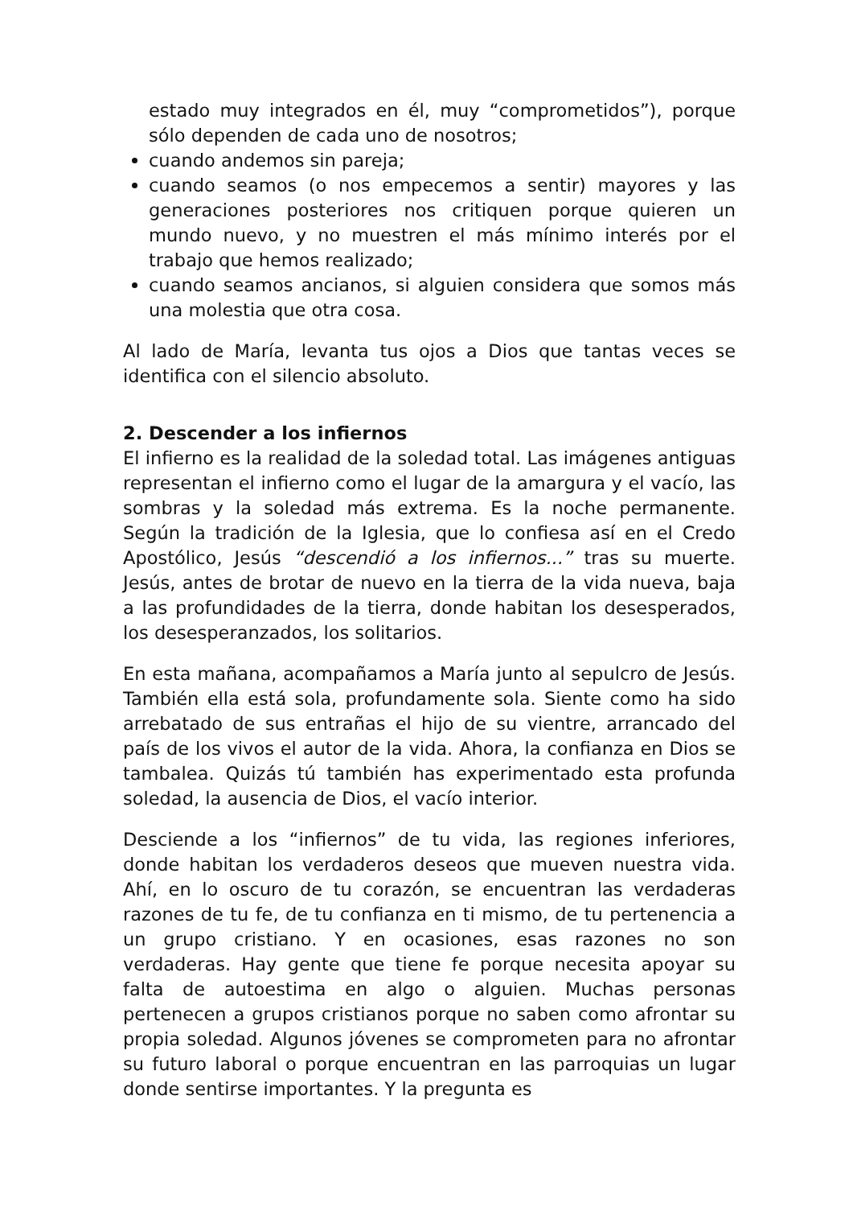estado muy integrados en él, muy “comprometidos”), porque sólo dependen de cada uno de nosotros;
cuando andemos sin pareja;
cuando seamos (o nos empecemos a sentir) mayores y las generaciones posteriores nos critiquen porque quieren un mundo nuevo, y no muestren el más mínimo interés por el trabajo que hemos realizado;
cuando seamos ancianos, si alguien considera que somos más una molestia que otra cosa.
Al lado de María, levanta tus ojos a Dios que tantas veces se identifica con el silencio absoluto.
2. Descender a los infiernos
El infierno es la realidad de la soledad total. Las imágenes antiguas representan el infierno como el lugar de la amargura y el vacío, las sombras y la soledad más extrema. Es la noche permanente. Según la tradición de la Iglesia, que lo confiesa así en el Credo Apostólico, Jesús “descendió a los infiernos...” tras su muerte. Jesús, antes de brotar de nuevo en la tierra de la vida nueva, baja a las profundidades de la tierra, donde habitan los desesperados, los desesperanzados, los solitarios.
En esta mañana, acompañamos a María junto al sepulcro de Jesús. También ella está sola, profundamente sola. Siente como ha sido arrebatado de sus entrañas el hijo de su vientre, arrancado del país de los vivos el autor de la vida. Ahora, la confianza en Dios se tambalea. Quizás tú también has experimentado esta profunda soledad, la ausencia de Dios, el vacío interior.
Desciende a los “infiernos” de tu vida, las regiones inferiores, donde habitan los verdaderos deseos que mueven nuestra vida. Ahí, en lo oscuro de tu corazón, se encuentran las verdaderas razones de tu fe, de tu confianza en ti mismo, de tu pertenencia a un grupo cristiano. Y en ocasiones, esas razones no son verdaderas. Hay gente que tiene fe porque necesita apoyar su falta de autoestima en algo o alguien. Muchas personas pertenecen a grupos cristianos porque no saben como afrontar su propia soledad. Algunos jóvenes se comprometen para no afrontar su futuro laboral o porque encuentran en las parroquias un lugar donde sentirse importantes. Y la pregunta es